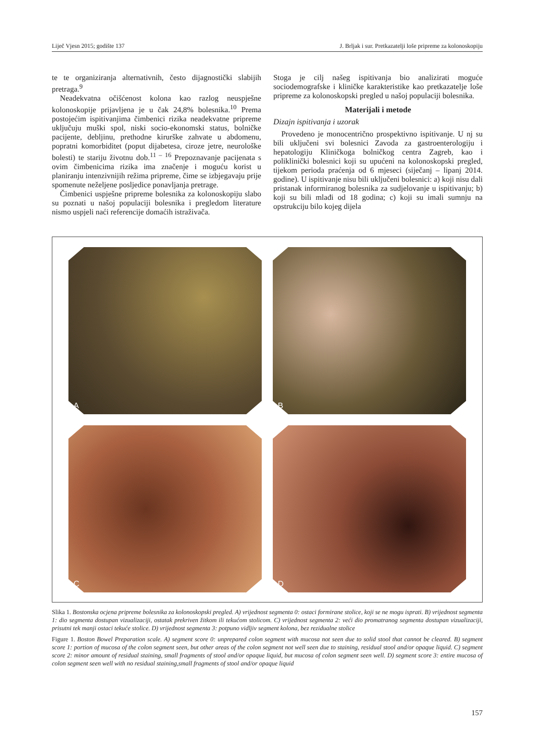Liječ Vjesn 2015; godište 137 J. Brljak i sur. Pretkazatelji loše pripreme za kolonoskopiju
te te organiziranja alternativnih, često dijagnostički slabijih pretraga.<sup>9</sup>
Neadekvatna očišćenost kolona kao razlog neuspješne kolonoskopije prijavljena je u čak 24,8% bolesnika.<sup>10</sup> Prema postojećim ispitivanjima čimbenici rizika neadekvatne pripreme uključuju muški spol, niski socio-ekonomski status, bolničke pacijente, debljinu, prethodne kirurške zahvate u abdomenu, popratni komorbiditet (poput dijabetesa, ciroze jetre, neurološke bolesti) te stariju životnu dob.<sup>11 – 16</sup> Prepoznavanje pacijenata s ovim čimbenicima rizika ima značenje i moguću korist u planiranju intenzivnijih režima pripreme, čime se izbjegavaju prije spomenute neželjene posljedice ponavljanja pretrage.
Čimbenici uspješne pripreme bolesnika za kolonoskopiju slabo su poznati u našoj populaciji bolesnika i pregledom literature nismo uspjeli naći referencije domaćih istraživača.
Stoga je cilj našeg ispitivanja bio analizirati moguće sociodemografske i kliničke karakteristike kao pretkazatelje loše pripreme za kolonoskopski pregled u našoj populaciji bolesnika.
Materijali i metode
Dizajn ispitivanja i uzorak
Provedeno je monocentrično prospektivno ispitivanje. U nj su bili uključeni svi bolesnici Zavoda za gastroenterologiju i hepatologiju Kliničkoga bolničkog centra Zagreb, kao i poliklinički bolesnici koji su upućeni na kolonoskopski pregled, tijekom perioda praćenja od 6 mjeseci (siječanj – lipanj 2014. godine). U ispitivanje nisu bili uključeni bolesnici: a) koji nisu dali pristanak informiranog bolesnika za sudjelovanje u ispitivanju; b) koji su bili mlađi od 18 godina; c) koji su imali sumnju na opstrukciju bilo kojeg dijela
A
B
C
D
Slika 1. Bostonska ocjena pripreme bolesnika za kolonoskopski pregled. A) vrijednost segmenta 0: ostaci formirane stolice, koji se ne mogu isprati. B) vrijednost segmenta 1: dio segmenta dostupan vizualizaciji, ostatak prekriven žitkom ili tekućom stolicom. C) vrijednost segmenta 2: veći dio promatranog segmenta dostupan vizualizaciji, prisutni tek manji ostaci tekuće stolice. D) vrijednost segmenta 3: potpuno vidljiv segment kolona, bez rezidualne stolice
Figure 1. Boston Bowel Preparation scale. A) segment score 0: unprepared colon segment with mucosa not seen due to solid stool that cannot be cleared. B) segment score 1: portion of mucosa of the colon segment seen, but other areas of the colon segment not well seen due to staining, residual stool and/or opaque liquid. C) segment score 2: minor amount of residual staining, small fragments of stool and/or opaque liquid, but mucosa of colon segment seen well. D) segment score 3: entire mucosa of colon segment seen well with no residual staining,small fragments of stool and/or opaque liquid
157